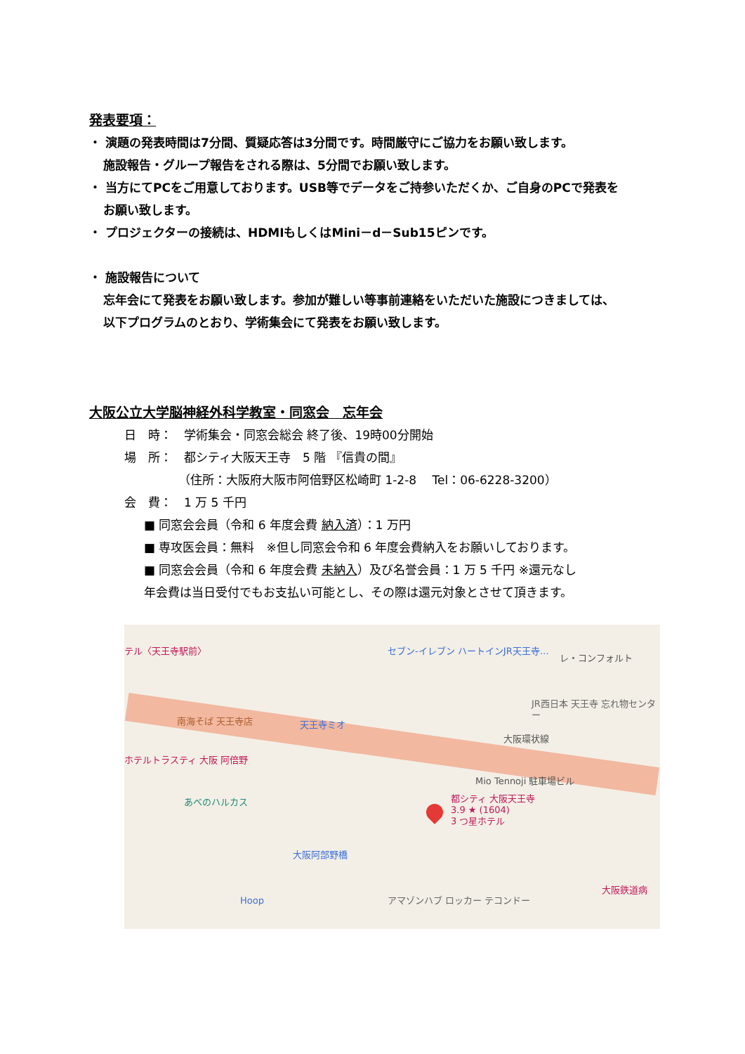発表要項：
・ 演題の発表時間は7分間、質疑応答は3分間です。時間厳守にご協力をお願い致します。
施設報告・グループ報告をされる際は、5分間でお願い致します。
・ 当方にてPCをご用意しております。USB等でデータをご持参いただくか、ご自身のPCで発表を
お願い致します。
・ プロジェクターの接続は、HDMIもしくはMini－d－Sub15ピンです。
・ 施設報告について
忘年会にて発表をお願い致します。参加が難しい等事前連絡をいただいた施設につきましては、
以下プログラムのとおり、学術集会にて発表をお願い致します。
大阪公立大学脳神経外科学教室・同窓会　忘年会
日　時：　学術集会・同窓会総会 終了後、19時00分開始
場　所：　都シティ大阪天王寺　5 階 『信貴の間』
（住所：大阪府大阪市阿倍野区松崎町 1-2-8　 Tel：06-6228-3200）
会　費：　1 万 5 千円
■ 同窓会会員（令和 6 年度会費 納入済）：1 万円
■ 専攻医会員：無料　※但し同窓会令和 6 年度会費納入をお願いしております。
■ 同窓会会員（令和 6 年度会費 未納入）及び名誉会員：1 万 5 千円 ※還元なし
年会費は当日受付でもお支払い可能とし、その際は還元対象とさせて頂きます。
テル〈天王寺駅前〉 セブン-イレブン ハートインJR天王寺…
レ・コンフォルト
JR西日本 天王寺 忘れ物センター
南海そば 天王寺店 天王寺ミオ
大阪環状線
ホテルトラスティ 大阪 阿倍野
Mio Tennoji 駐車場ビル
あべのハルカス
都シティ 大阪天王寺
3.9 ★ (1604)
3 つ星ホテル
大阪阿部野橋
Hoop アマゾンハブ ロッカー テコンドー
大阪鉄道病